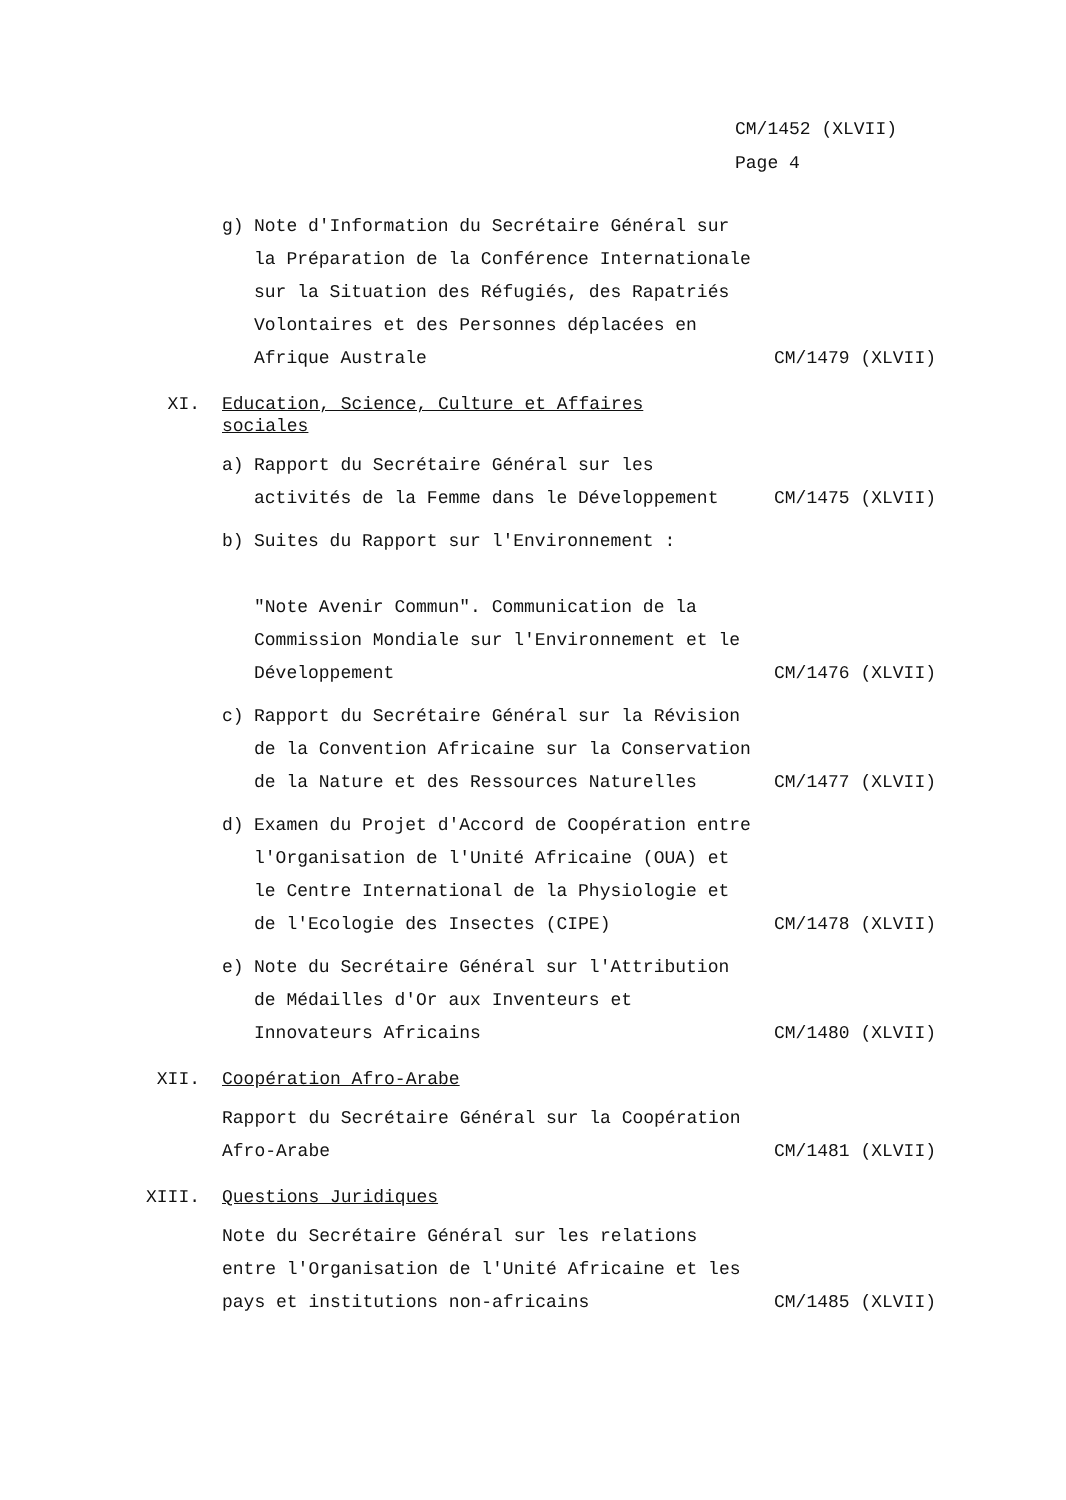CM/1452 (XLVII)
Page 4
g) Note d'Information du Secrétaire Général sur la Préparation de la Conférence Internationale sur la Situation des Réfugiés, des Rapatriés Volontaires et des Personnes déplacées en Afrique Australe
CM/1479 (XLVII)
XI. Education, Science, Culture et Affaires sociales
a) Rapport du Secrétaire Général sur les activités de la Femme dans le Développement
CM/1475 (XLVII)
b) Suites du Rapport sur l'Environnement :
"Note Avenir Commun". Communication de la Commission Mondiale sur l'Environnement et le Développement
CM/1476 (XLVII)
c) Rapport du Secrétaire Général sur la Révision de la Convention Africaine sur la Conservation de la Nature et des Ressources Naturelles
CM/1477 (XLVII)
d) Examen du Projet d'Accord de Coopération entre l'Organisation de l'Unité Africaine (OUA) et le Centre International de la Physiologie et de l'Ecologie des Insectes (CIPE)
CM/1478 (XLVII)
e) Note du Secrétaire Général sur l'Attribution de Médailles d'Or aux Inventeurs et Innovateurs Africains
CM/1480 (XLVII)
XII. Coopération Afro-Arabe
Rapport du Secrétaire Général sur la Coopération Afro-Arabe
CM/1481 (XLVII)
XIII. Questions Juridiques
Note du Secrétaire Général sur les relations entre l'Organisation de l'Unité Africaine et les pays et institutions non-africains
CM/1485 (XLVII)